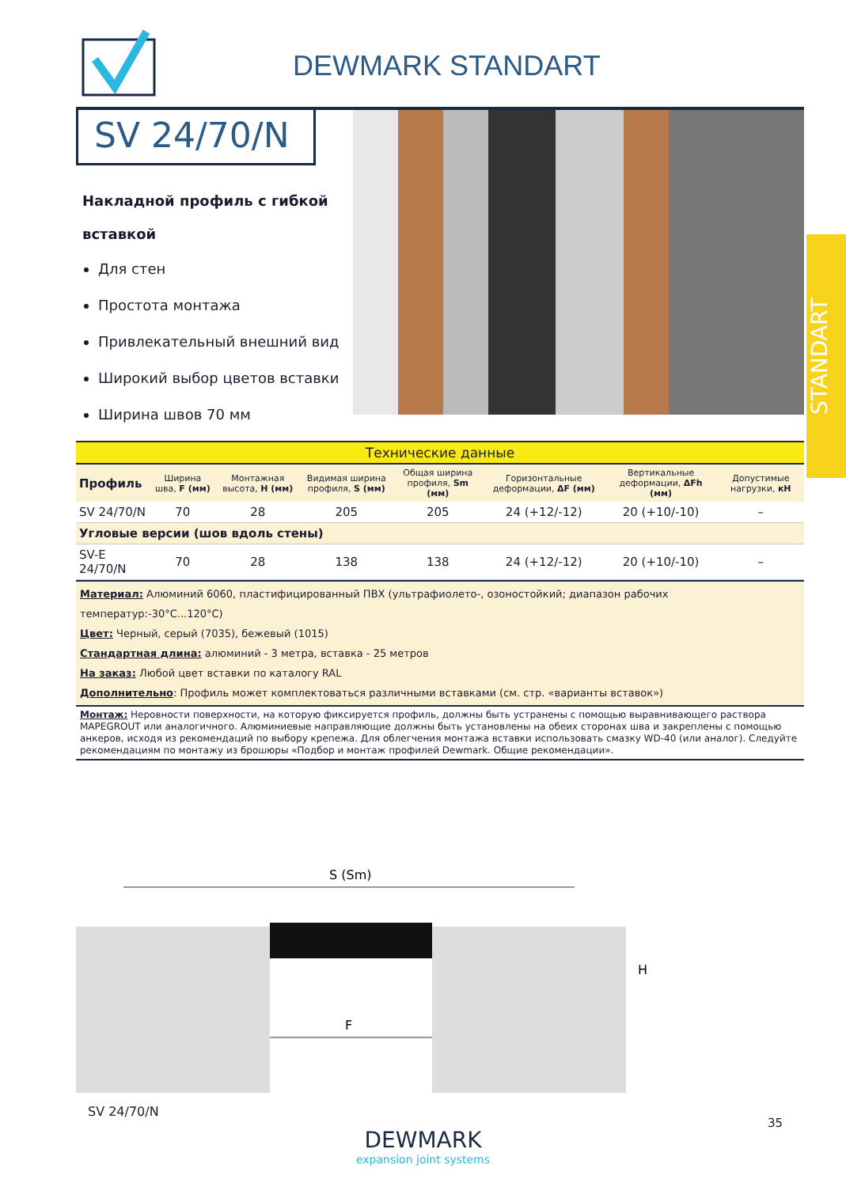DEWMARK STANDART
SV 24/70/N
Накладной профиль с гибкой вставкой
Для стен
Простота монтажа
Привлекательный внешний вид
Широкий выбор цветов вставки
Ширина швов 70 мм
STANDART
| Технические данные | | | | | | | |
| Профиль | Ширина шва, F (мм) | Монтажная высота, H (мм) | Видимая ширина профиля, S (мм) | Общая ширина профиля, Sm (мм) | Горизонтальные деформации, ΔF (мм) | Вертикальные деформации, ΔFh (мм) | Допустимые нагрузки, кН |
| SV 24/70/N | 70 | 28 | 205 | 205 | 24 (+12/-12) | 20 (+10/-10) | – |
| Угловые версии (шов вдоль стены) | | | | | | | |
| SV-E 24/70/N | 70 | 28 | 138 | 138 | 24 (+12/-12) | 20 (+10/-10) | – |
Материал: Алюминий 6060, пластифицированный ПВХ (ультрафиолето-, озоностойкий; диапазон рабочих температур:-30°С...120°С)
Цвет: Черный, серый (7035), бежевый (1015)
Стандартная длина: алюминий - 3 метра, вставка - 25 метров
На заказ: Любой цвет вставки по каталогу RAL
Дополнительно: Профиль может комплектоваться различными вставками (см. стр. «варианты вставок»)
Монтаж: Неровности поверхности, на которую фиксируется профиль, должны быть устранены с помощью выравнивающего раствора MAPEGROUT или аналогичного. Алюминиевые направляющие должны быть установлены на обеих сторонах шва и закреплены с помощью анкеров, исходя из рекомендаций по выбору крепежа. Для облегчения монтажа вставки использовать смазку WD-40 (или аналог). Следуйте рекомендациям по монтажу из брошюры «Подбор и монтаж профилей Dewmark. Общие рекомендации».
S (Sm)
F
H
SV 24/70/N
DEWMARK
expansion joint systems
35